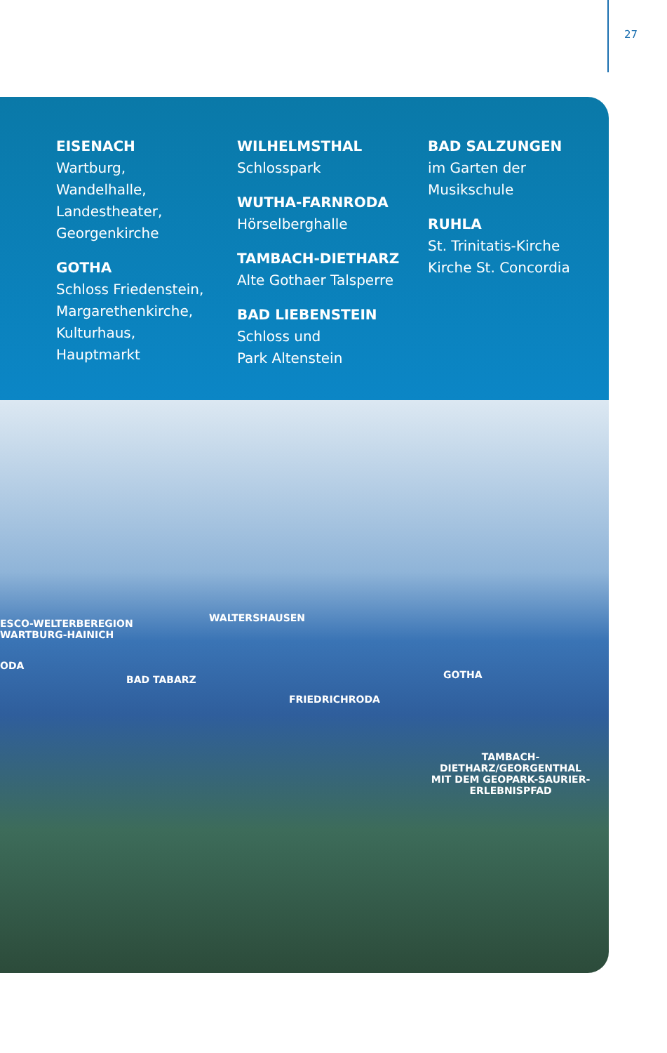27
EISENACH
Wartburg,
Wandelhalle,
Landestheater,
Georgenkirche
GOTHA
Schloss Friedenstein,
Margarethenkirche,
Kulturhaus,
Hauptmarkt
WILHELMSTHAL
Schlosspark
WUTHA-FARNRODA
Hörselberghalle
TAMBACH-DIETHARZ
Alte Gothaer Talsperre
BAD LIEBENSTEIN
Schloss und
Park Altenstein
BAD SALZUNGEN
im Garten der
Musikschule
RUHLA
St. Trinitatis-Kirche
Kirche St. Concordia
ESCO-WELTERBEREGION
WARTBURG-HAINICH
ODA
WALTERSHAUSEN
BAD TABARZ GOTHA
FRIEDRICHRODA
TAMBACH-DIETHARZ/GEORGENTHAL
MIT DEM GEOPARK-SAURIER-
ERLEBNISPFAD